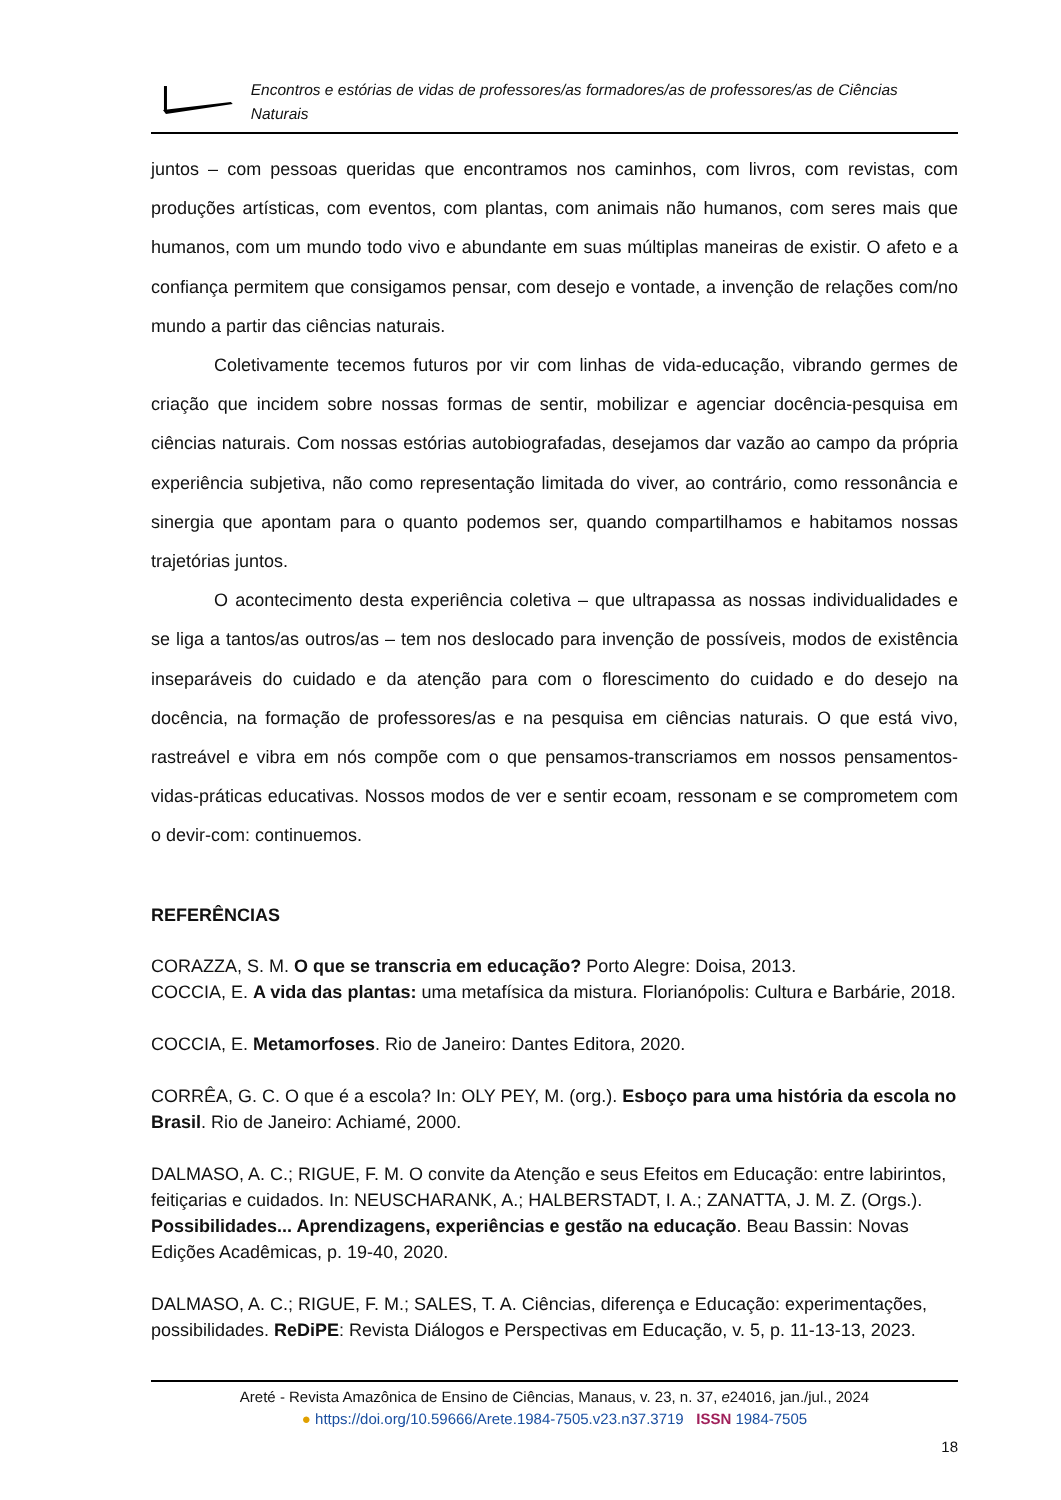Encontros e estórias de vidas de professores/as formadores/as de professores/as de Ciências Naturais
juntos – com pessoas queridas que encontramos nos caminhos, com livros, com revistas, com produções artísticas, com eventos, com plantas, com animais não humanos, com seres mais que humanos, com um mundo todo vivo e abundante em suas múltiplas maneiras de existir. O afeto e a confiança permitem que consigamos pensar, com desejo e vontade, a invenção de relações com/no mundo a partir das ciências naturais.
Coletivamente tecemos futuros por vir com linhas de vida-educação, vibrando germes de criação que incidem sobre nossas formas de sentir, mobilizar e agenciar docência-pesquisa em ciências naturais. Com nossas estórias autobiografadas, desejamos dar vazão ao campo da própria experiência subjetiva, não como representação limitada do viver, ao contrário, como ressonância e sinergia que apontam para o quanto podemos ser, quando compartilhamos e habitamos nossas trajetórias juntos.
O acontecimento desta experiência coletiva – que ultrapassa as nossas individualidades e se liga a tantos/as outros/as – tem nos deslocado para invenção de possíveis, modos de existência inseparáveis do cuidado e da atenção para com o florescimento do cuidado e do desejo na docência, na formação de professores/as e na pesquisa em ciências naturais. O que está vivo, rastreável e vibra em nós compõe com o que pensamos-transcriamos em nossos pensamentos-vidas-práticas educativas. Nossos modos de ver e sentir ecoam, ressonam e se comprometem com o devir-com: continuemos.
REFERÊNCIAS
CORAZZA, S. M. O que se transcria em educação? Porto Alegre: Doisa, 2013.
COCCIA, E. A vida das plantas: uma metafísica da mistura. Florianópolis: Cultura e Barbárie, 2018.
COCCIA, E. Metamorfoses. Rio de Janeiro: Dantes Editora, 2020.
CORRÊA, G. C. O que é a escola? In: OLY PEY, M. (org.). Esboço para uma história da escola no Brasil. Rio de Janeiro: Achiamé, 2000.
DALMASO, A. C.; RIGUE, F. M. O convite da Atenção e seus Efeitos em Educação: entre labirintos, feitiçarias e cuidados. In: NEUSCHARANK, A.; HALBERSTADT, I. A.; ZANATTA, J. M. Z. (Orgs.). Possibilidades... Aprendizagens, experiências e gestão na educação. Beau Bassin: Novas Edições Acadêmicas, p. 19-40, 2020.
DALMASO, A. C.; RIGUE, F. M.; SALES, T. A. Ciências, diferença e Educação: experimentações, possibilidades. ReDiPE: Revista Diálogos e Perspectivas em Educação, v. 5, p. 11-13-13, 2023.
Areté - Revista Amazônica de Ensino de Ciências, Manaus, v. 23, n. 37, e24016, jan./jul., 2024
● https://doi.org/10.59666/Arete.1984-7505.v23.n37.3719 ISSN 1984-7505
18